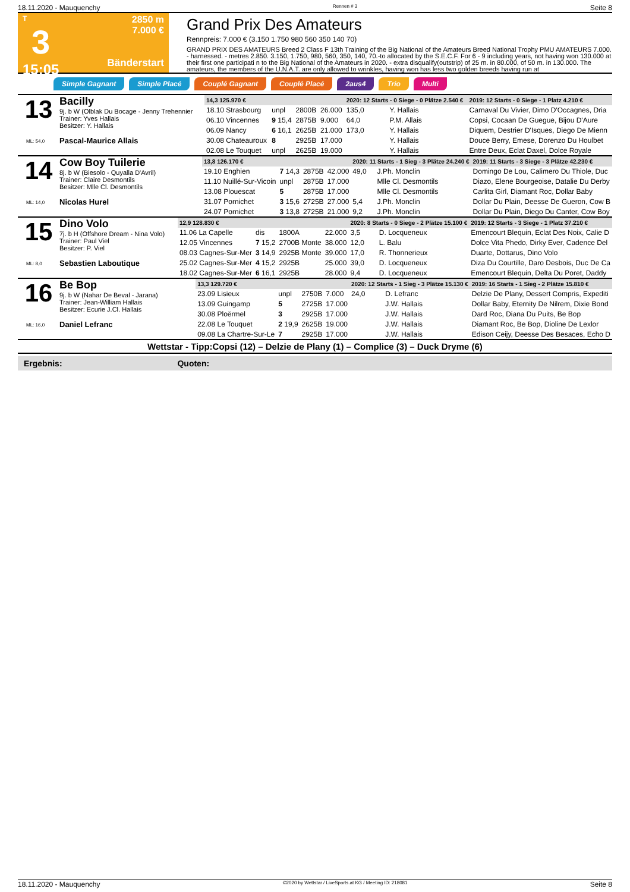18.11.2020 - Mauquenchy Rennen # 3 Seite 8
T
3
15:05
2850 m
7.000 €
Bänderstart
Grand Prix Des Amateurs
Rennpreis: 7.000 € (3.150 1.750 980 560 350 140 70)
GRAND PRIX DES AMATEURS Breed 2 Class F 13th Training of the Big National of the Amateurs Breed National Trophy PMU AMATEURS 7.000. - harnessed. - metres 2.850. 3.150, 1.750, 980, 560, 350, 140, 70.-to allocated by the S.E.C.F. For 6 - 9 including years, not having won 130.000 at their first one participati n to the Big National of the Amateurs in 2020. - extra disqualify(outstrip) of 25 m. in 80.000, of 50 m. in 130.000. The amateurs, the members of the U.N.A.T. are only allowed to wrinkles, having won has less two golden breeds having run at
Simple Gagnant Simple Placé Couplé Gagnant Couplé Placé 2aus4 Trio Multi
13
ML: 54,0
Bacilly
9j. b W (Olblak Du Bocage - Jenny Trehennier
Trainer: Yves Hallais
Besitzer: Y. Hallais
Pascal-Maurice Allais
| 14,3 125.970 € | | | | 2020: 12 Starts - 0 Siege - 0 Plätze 2.540 € | | | 2019: 12 Starts - 0 Siege - 1 Platz 4.210 € |
| --- | --- | --- | --- | --- | --- | --- | --- |
| 18.10 Strasbourg | unpl | 2800B | 26.000 | 135,0 | Y. Hallais | | Carnaval Du Vivier, Dimo D'Occagnes, Dria |
| 06.10 Vincennes | 9 15,4 | 2875B | 9.000 | 64,0 | P.M. Allais | | Copsi, Cocaan De Guegue, Bijou D'Aure |
| 06.09 Nancy | 6 16,1 | 2625B | 21.000 | 173,0 | Y. Hallais | | Diquem, Destrier D'Isques, Diego De Mienn |
| 30.08 Chateauroux | 8 | 2925B | 17.000 | | Y. Hallais | | Douce Berry, Emese, Dorenzo Du Houlbet |
| 02.08 Le Touquet | unpl | 2625B | 19.000 | | Y. Hallais | | Entre Deux, Eclat Daxel, Dolce Royale |
14
ML: 14,0
Cow Boy Tuilerie
8j. b W (Biesolo - Quyalla D'Avril)
Trainer: Claire Desmontils
Besitzer: Mlle Cl. Desmontils
Nicolas Hurel
| 13,8 126.170 € | | | | 2020: 11 Starts - 1 Sieg - 3 Plätze 24.240 € | | | 2019: 11 Starts - 3 Siege - 3 Plätze 42.230 € |
| --- | --- | --- | --- | --- | --- | --- | --- |
| 19.10 Enghien | 7 14,3 | 2875B | 42.000 | 49,0 | J.Ph. Monclin | | Domingo De Lou, Calimero Du Thiole, Duc |
| 11.10 Nuillé-Sur-Vicoin | unpl | 2875B | 17.000 | | Mlle Cl. Desmontils | | Diazo, Elene Bourgeoise, Datalie Du Derby |
| 13.08 Plouescat | 5 | 2875B | 17.000 | | Mlle Cl. Desmontils | | Carlita Girl, Diamant Roc, Dollar Baby |
| 31.07 Pornichet | 3 15,6 | 2725B | 27.000 | 5,4 | J.Ph. Monclin | | Dollar Du Plain, Deesse De Gueron, Cow B |
| 24.07 Pornichet | 3 13,8 | 2725B | 21.000 | 9,2 | J.Ph. Monclin | | Dollar Du Plain, Diego Du Canter, Cow Boy |
15
ML: 8,0
Dino Volo
7j. b H (Offshore Dream - Nina Volo)
Trainer: Paul Viel
Besitzer: P. Viel
Sebastien Laboutique
| 12,9 128.830 € | | | | 2020: 8 Starts - 0 Siege - 2 Plätze 15.100 € | | | 2019: 12 Starts - 3 Siege - 1 Platz 37.210 € |
| --- | --- | --- | --- | --- | --- | --- | --- |
| 11.06 La Capelle | dis | 1800A | 22.000 | 3,5 | D. Locqueneux | | Emencourt Blequin, Eclat Des Noix, Calie D |
| 12.05 Vincennes | 7 15,2 | 2700B Monte | 38.000 | 12,0 | L. Balu | | Dolce Vita Phedo, Dirky Ever, Cadence Del |
| 08.03 Cagnes-Sur-Mer | 3 14,9 | 2925B Monte | 39.000 | 17,0 | R. Thonnerieux | | Duarte, Dottarus, Dino Volo |
| 25.02 Cagnes-Sur-Mer | 4 15,2 | 2925B | 25.000 | 39,0 | D. Locqueneux | | Diza Du Courtille, Daro Desbois, Duc De Ca |
| 18.02 Cagnes-Sur-Mer | 6 16,1 | 2925B | 28.000 | 9,4 | D. Locqueneux | | Emencourt Blequin, Delta Du Poret, Daddy |
16
ML: 16,0
Be Bop
9j. b W (Nahar De Beval - Jarana)
Trainer: Jean-William Hallais
Besitzer: Ecurie J.Cl. Hallais
Daniel Lefranc
| 13,3 129.720 € | | | | 2020: 12 Starts - 1 Sieg - 3 Plätze 15.130 € | | | 2019: 16 Starts - 1 Sieg - 2 Plätze 15.810 € |
| --- | --- | --- | --- | --- | --- | --- | --- |
| 23.09 Lisieux | unpl | 2750B | 7.000 | 24,0 | D. Lefranc | | Delzie De Plany, Dessert Compris, Expediti |
| 13.09 Guingamp | 5 | 2725B | 17.000 | | J.W. Hallais | | Dollar Baby, Eternity De Nilrem, Dixie Bond |
| 30.08 Ploërmel | 3 | 2925B | 17.000 | | J.W. Hallais | | Dard Roc, Diana Du Puits, Be Bop |
| 22.08 Le Touquet | 2 19,9 | 2625B | 19.000 | | J.W. Hallais | | Diamant Roc, Be Bop, Dioline De Lexlor |
| 09.08 La Chartre-Sur-Le | 7 | 2925B | 17.000 | | J.W. Hallais | | Edison Ceijy, Deesse Des Besaces, Echo D |
Wettstar - Tipp:Copsi (12) – Delzie de Plany (1) – Complice (3) – Duck Dryme (6)
Ergebnis: Quoten:
18.11.2020 - Mauquenchy ©2020 by Wettstar / LiveSports.at KG / Meeting ID: 218081 Seite 8